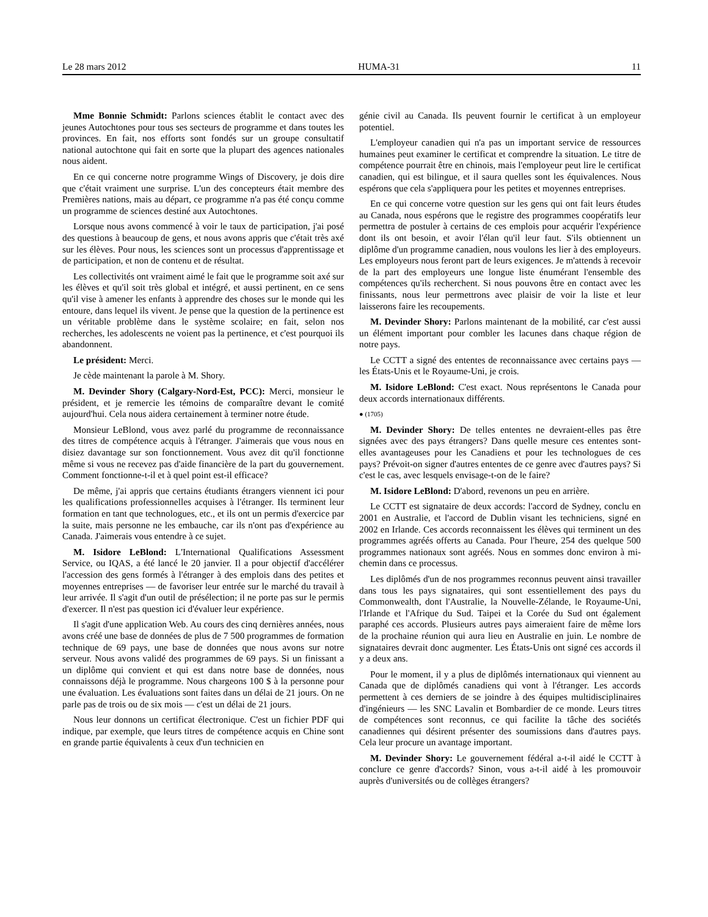Le 28 mars 2012 HUMA-31 11
Mme Bonnie Schmidt: Parlons sciences établit le contact avec des jeunes Autochtones pour tous ses secteurs de programme et dans toutes les provinces. En fait, nos efforts sont fondés sur un groupe consultatif national autochtone qui fait en sorte que la plupart des agences nationales nous aident.
En ce qui concerne notre programme Wings of Discovery, je dois dire que c'était vraiment une surprise. L'un des concepteurs était membre des Premières nations, mais au départ, ce programme n'a pas été conçu comme un programme de sciences destiné aux Autochtones.
Lorsque nous avons commencé à voir le taux de participation, j'ai posé des questions à beaucoup de gens, et nous avons appris que c'était très axé sur les élèves. Pour nous, les sciences sont un processus d'apprentissage et de participation, et non de contenu et de résultat.
Les collectivités ont vraiment aimé le fait que le programme soit axé sur les élèves et qu'il soit très global et intégré, et aussi pertinent, en ce sens qu'il vise à amener les enfants à apprendre des choses sur le monde qui les entoure, dans lequel ils vivent. Je pense que la question de la pertinence est un véritable problème dans le système scolaire; en fait, selon nos recherches, les adolescents ne voient pas la pertinence, et c'est pourquoi ils abandonnent.
Le président: Merci.
Je cède maintenant la parole à M. Shory.
M. Devinder Shory (Calgary-Nord-Est, PCC): Merci, monsieur le président, et je remercie les témoins de comparaître devant le comité aujourd'hui. Cela nous aidera certainement à terminer notre étude.
Monsieur LeBlond, vous avez parlé du programme de reconnais­sance des titres de compétence acquis à l'étranger. J'aimerais que vous nous en disiez davantage sur son fonctionnement. Vous avez dit qu'il fonctionne même si vous ne recevez pas d'aide financière de la part du gouvernement. Comment fonctionne-t-il et à quel point est-il efficace?
De même, j'ai appris que certains étudiants étrangers viennent ici pour les qualifications professionnelles acquises à l'étranger. Ils terminent leur formation en tant que technologues, etc., et ils ont un permis d'exercice par la suite, mais personne ne les embauche, car ils n'ont pas d'expérience au Canada. J'aimerais vous entendre à ce sujet.
M. Isidore LeBlond: L'International Qualifications Assessment Service, ou IQAS, a été lancé le 20 janvier. Il a pour objectif d'accélérer l'accession des gens formés à l'étranger à des emplois dans des petites et moyennes entreprises — de favoriser leur entrée sur le marché du travail à leur arrivée. Il s'agit d'un outil de présélection; il ne porte pas sur le permis d'exercer. Il n'est pas question ici d'évaluer leur expérience.
Il s'agit d'une application Web. Au cours des cinq dernières années, nous avons créé une base de données de plus de 7 500 programmes de formation technique de 69 pays, une base de données que nous avons sur notre serveur. Nous avons validé des programmes de 69 pays. Si un finissant a un diplôme qui convient et qui est dans notre base de données, nous connaissons déjà le programme. Nous chargeons 100 $ à la personne pour une évaluation. Les évaluations sont faites dans un délai de 21 jours. On ne parle pas de trois ou de six mois — c'est un délai de 21 jours.
Nous leur donnons un certificat électronique. C'est un fichier PDF qui indique, par exemple, que leurs titres de compétence acquis en Chine sont en grande partie équivalents à ceux d'un technicien en
génie civil au Canada. Ils peuvent fournir le certificat à un employeur potentiel.
L'employeur canadien qui n'a pas un important service de ressources humaines peut examiner le certificat et comprendre la situation. Le titre de compétence pourrait être en chinois, mais l'employeur peut lire le certificat canadien, qui est bilingue, et il saura quelles sont les équivalences. Nous espérons que cela s'appliquera pour les petites et moyennes entreprises.
En ce qui concerne votre question sur les gens qui ont fait leurs études au Canada, nous espérons que le registre des programmes coopératifs leur permettra de postuler à certains de ces emplois pour acquérir l'expérience dont ils ont besoin, et avoir l'élan qu'il leur faut. S'ils obtiennent un diplôme d'un programme canadien, nous voulons les lier à des employeurs. Les employeurs nous feront part de leurs exigences. Je m'attends à recevoir de la part des employeurs une longue liste énumérant l'ensemble des compétences qu'ils recher­chent. Si nous pouvons être en contact avec les finissants, nous leur permettrons avec plaisir de voir la liste et leur laisserons faire les recoupements.
M. Devinder Shory: Parlons maintenant de la mobilité, car c'est aussi un élément important pour combler les lacunes dans chaque région de notre pays.
Le CCTT a signé des ententes de reconnaissance avec certains pays — les États-Unis et le Royaume-Uni, je crois.
M. Isidore LeBlond: C'est exact. Nous représentons le Canada pour deux accords internationaux différents.
● (1705)
M. Devinder Shory: De telles ententes ne devraient-elles pas être signées avec des pays étrangers? Dans quelle mesure ces ententes sont-elles avantageuses pour les Canadiens et pour les technologues de ces pays? Prévoit-on signer d'autres ententes de ce genre avec d'autres pays? Si c'est le cas, avec lesquels envisage-t-on de le faire?
M. Isidore LeBlond: D'abord, revenons un peu en arrière.
Le CCTT est signataire de deux accords: l'accord de Sydney, conclu en 2001 en Australie, et l'accord de Dublin visant les techniciens, signé en 2002 en Irlande. Ces accords reconnaissent les élèves qui terminent un des programmes agréés offerts au Canada. Pour l'heure, 254 des quelque 500 programmes nationaux sont agréés. Nous en sommes donc environ à mi-chemin dans ce processus.
Les diplômés d'un de nos programmes reconnus peuvent ainsi travailler dans tous les pays signataires, qui sont essentiellement des pays du Commonwealth, dont l'Australie, la Nouvelle-Zélande, le Royaume-Uni, l'Irlande et l'Afrique du Sud. Taipei et la Corée du Sud ont également paraphé ces accords. Plusieurs autres pays aimeraient faire de même lors de la prochaine réunion qui aura lieu en Australie en juin. Le nombre de signataires devrait donc augmenter. Les États-Unis ont signé ces accords il y a deux ans.
Pour le moment, il y a plus de diplômés internationaux qui viennent au Canada que de diplômés canadiens qui vont à l'étranger. Les accords permettent à ces derniers de se joindre à des équipes multidisciplinaires d'ingénieurs — les SNC Lavalin et Bombardier de ce monde. Leurs titres de compétences sont reconnus, ce qui facilite la tâche des sociétés canadiennes qui désirent présenter des soumissions dans d'autres pays. Cela leur procure un avantage important.
M. Devinder Shory: Le gouvernement fédéral a-t-il aidé le CCTT à conclure ce genre d'accords? Sinon, vous a-t-il aidé à les promouvoir auprès d'universités ou de collèges étrangers?